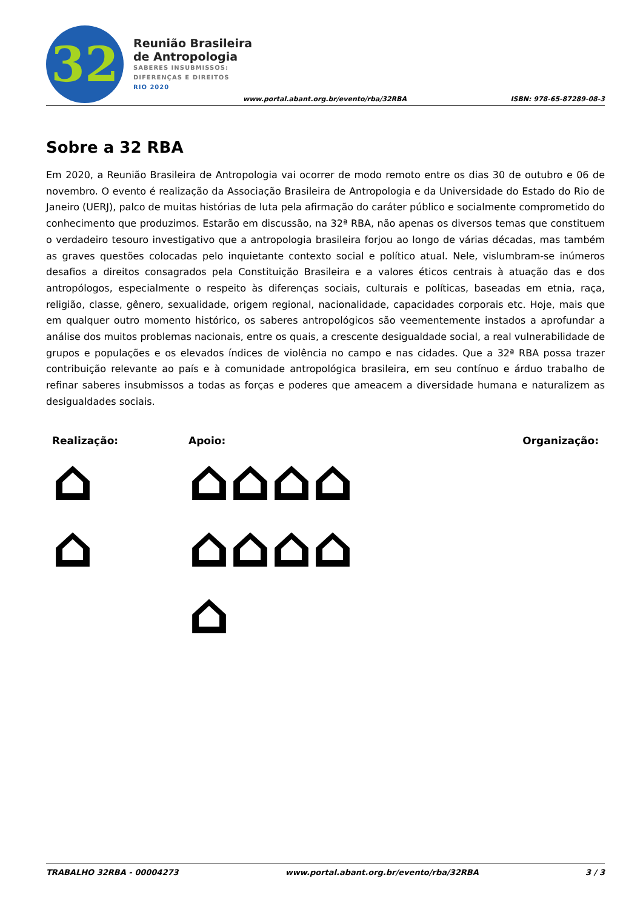32
Reunião Brasileira
de Antropologia
SABERES INSUBMISSOS:
DIFERENÇAS E DIREITOS
RIO 2020
www.portal.abant.org.br/evento/rba/32RBA
ISBN: 978-65-87289-08-3
Sobre a 32 RBA
Em 2020, a Reunião Brasileira de Antropologia vai ocorrer de modo remoto entre os dias 30 de outubro e 06 de novembro. O evento é realização da Associação Brasileira de Antropologia e da Universidade do Estado do Rio de Janeiro (UERJ), palco de muitas histórias de luta pela afirmação do caráter público e socialmente comprometido do conhecimento que produzimos. Estarão em discussão, na 32ª RBA, não apenas os diversos temas que constituem o verdadeiro tesouro investigativo que a antropologia brasileira forjou ao longo de várias décadas, mas também as graves questões colocadas pelo inquietante contexto social e político atual. Nele, vislumbram-se inúmeros desafios a direitos consagrados pela Constituição Brasileira e a valores éticos centrais à atuação das e dos antropólogos, especialmente o respeito às diferenças sociais, culturais e políticas, baseadas em etnia, raça, religião, classe, gênero, sexualidade, origem regional, nacionalidade, capacidades corporais etc. Hoje, mais que em qualquer outro momento histórico, os saberes antropológicos são veementemente instados a aprofundar a análise dos muitos problemas nacionais, entre os quais, a crescente desigualdade social, a real vulnerabilidade de grupos e populações e os elevados índices de violência no campo e nas cidades. Que a 32ª RBA possa trazer contribuição relevante ao país e à comunidade antropológica brasileira, em seu contínuo e árduo trabalho de refinar saberes insubmissos a todas as forças e poderes que ameacem a diversidade humana e naturalizem as desigualdades sociais.
Realização:
⌂
⌂
Apoio:
⌂⌂⌂⌂
⌂⌂⌂⌂
⌂
Organização:
TRABALHO 32RBA - 00004273 www.portal.abant.org.br/evento/rba/32RBA 3 / 3